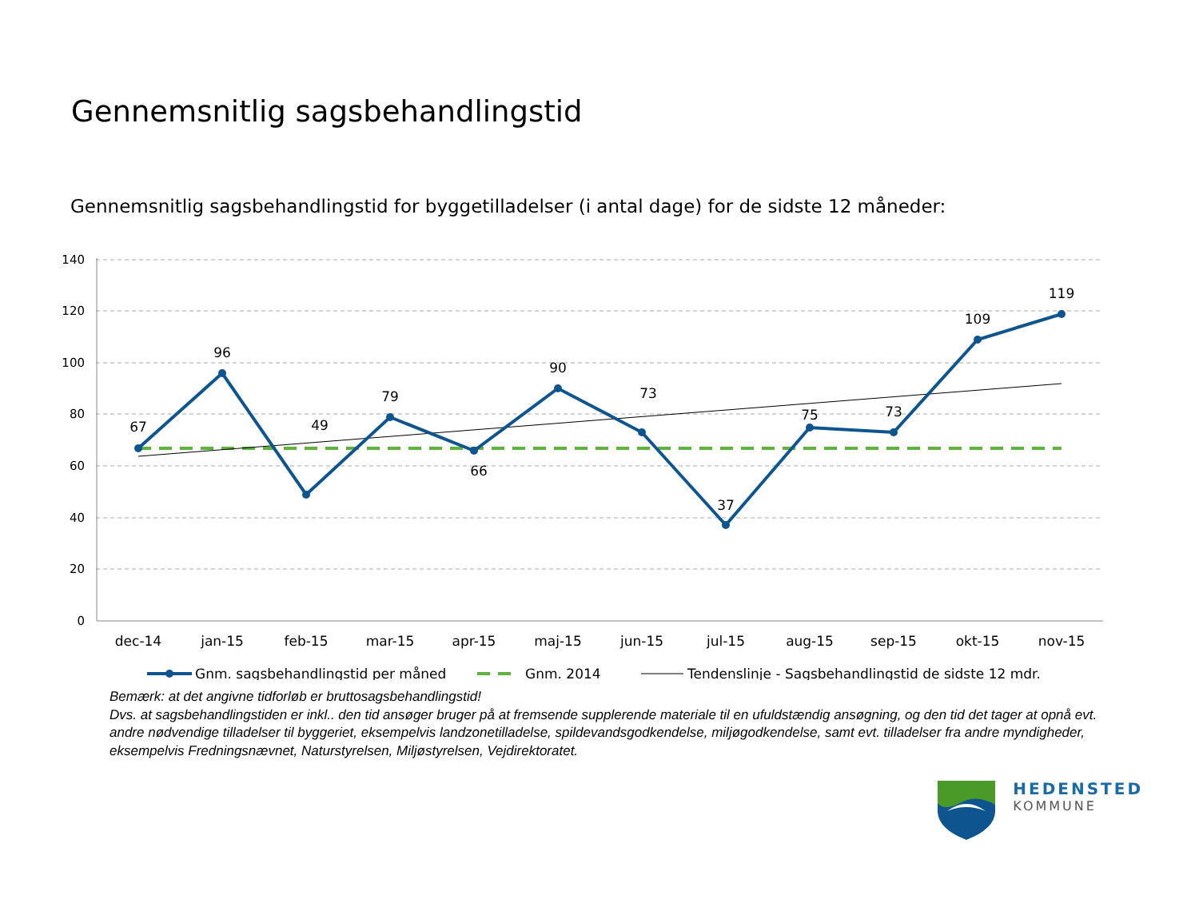Gennemsnitlig sagsbehandlingstid
Gennemsnitlig sagsbehandlingstid for byggetilladelser (i antal dage) for de sidste 12 måneder:
140
120
100
80
60
40
20
0
67
96
49
79
66
90
73
37
75
73
109
119
dec-14
jan-15
feb-15
mar-15
apr-15
maj-15
jun-15
jul-15
aug-15
sep-15
okt-15
nov-15
Gnm. sagsbehandlingstid per måned
Gnm. 2014
Tendenslinje - Sagsbehandlingstid de sidste 12 mdr.
Bemærk: at det angivne tidforløb er bruttosagsbehandlingstid!
Dvs. at sagsbehandlingstiden er inkl.. den tid ansøger bruger på at fremsende supplerende materiale til en ufuldstændig ansøgning, og den tid det tager at opnå evt. andre nødvendige tilladelser til byggeriet, eksempelvis landzonetilladelse, spildevandsgodkendelse, miljøgodkendelse, samt evt. tilladelser fra andre myndigheder, eksempelvis Fredningsnævnet, Naturstyrelsen, Miljøstyrelsen, Vejdirektoratet.
HEDENSTED
KOMMUNE